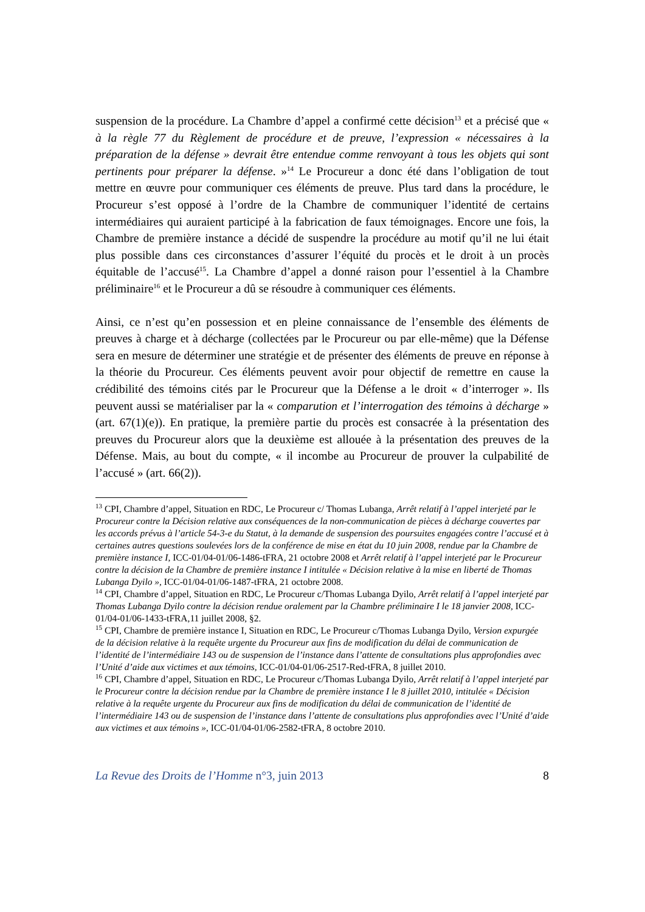suspension de la procédure. La Chambre d’appel a confirmé cette décision<sup>13</sup> et a précisé que « à la règle 77 du Règlement de procédure et de preuve, l’expression « nécessaires à la préparation de la défense » devrait être entendue comme renvoyant à tous les objets qui sont pertinents pour préparer la défense. »<sup>14</sup> Le Procureur a donc été dans l’obligation de tout mettre en œuvre pour communiquer ces éléments de preuve. Plus tard dans la procédure, le Procureur s’est opposé à l’ordre de la Chambre de communiquer l’identité de certains intermédiaires qui auraient participé à la fabrication de faux témoignages. Encore une fois, la Chambre de première instance a décidé de suspendre la procédure au motif qu’il ne lui était plus possible dans ces circonstances d’assurer l’équité du procès et le droit à un procès équitable de l’accusé<sup>15</sup>. La Chambre d’appel a donné raison pour l’essentiel à la Chambre préliminaire<sup>16</sup> et le Procureur a dû se résoudre à communiquer ces éléments.
Ainsi, ce n’est qu’en possession et en pleine connaissance de l’ensemble des éléments de preuves à charge et à décharge (collectées par le Procureur ou par elle-même) que la Défense sera en mesure de déterminer une stratégie et de présenter des éléments de preuve en réponse à la théorie du Procureur. Ces éléments peuvent avoir pour objectif de remettre en cause la crédibilité des témoins cités par le Procureur que la Défense a le droit « d’interroger ». Ils peuvent aussi se matérialiser par la « comparution et l’interrogation des témoins à décharge » (art. 67(1)(e)). En pratique, la première partie du procès est consacrée à la présentation des preuves du Procureur alors que la deuxième est allouée à la présentation des preuves de la Défense. Mais, au bout du compte, « il incombe au Procureur de prouver la culpabilité de l’accusé » (art. 66(2)).
<sup>13</sup> CPI, Chambre d’appel, Situation en RDC, Le Procureur c/ Thomas Lubanga, Arrêt relatif à l’appel interjeté par le Procureur contre la Décision relative aux conséquences de la non-communication de pièces à décharge couvertes par les accords prévus à l’article 54-3-e du Statut, à la demande de suspension des poursuites engagées contre l’accusé et à certaines autres questions soulevées lors de la conférence de mise en état du 10 juin 2008, rendue par la Chambre de première instance I, ICC-01/04-01/06-1486-tFRA, 21 octobre 2008 et Arrêt relatif à l’appel interjeté par le Procureur contre la décision de la Chambre de première instance I intitulée « Décision relative à la mise en liberté de Thomas Lubanga Dyilo », ICC-01/04-01/06-1487-tFRA, 21 octobre 2008.
<sup>14</sup> CPI, Chambre d’appel, Situation en RDC, Le Procureur c/Thomas Lubanga Dyilo, Arrêt relatif à l’appel interjeté par Thomas Lubanga Dyilo contre la décision rendue oralement par la Chambre préliminaire I le 18 janvier 2008, ICC-01/04-01/06-1433-tFRA,11 juillet 2008, §2.
<sup>15</sup> CPI, Chambre de première instance I, Situation en RDC, Le Procureur c/Thomas Lubanga Dyilo, Version expurgée de la décision relative à la requête urgente du Procureur aux fins de modification du délai de communication de l’identité de l’intermédiaire 143 ou de suspension de l’instance dans l’attente de consultations plus approfondies avec l’Unité d’aide aux victimes et aux témoins, ICC-01/04-01/06-2517-Red-tFRA, 8 juillet 2010.
<sup>16</sup> CPI, Chambre d’appel, Situation en RDC, Le Procureur c/Thomas Lubanga Dyilo, Arrêt relatif à l’appel interjeté par le Procureur contre la décision rendue par la Chambre de première instance I le 8 juillet 2010, intitulée « Décision relative à la requête urgente du Procureur aux fins de modification du délai de communication de l’identité de l’intermédiaire 143 ou de suspension de l’instance dans l’attente de consultations plus approfondies avec l’Unité d’aide aux victimes et aux témoins », ICC-01/04-01/06-2582-tFRA, 8 octobre 2010.
La Revue des Droits de l’Homme n°3, juin 2013 8